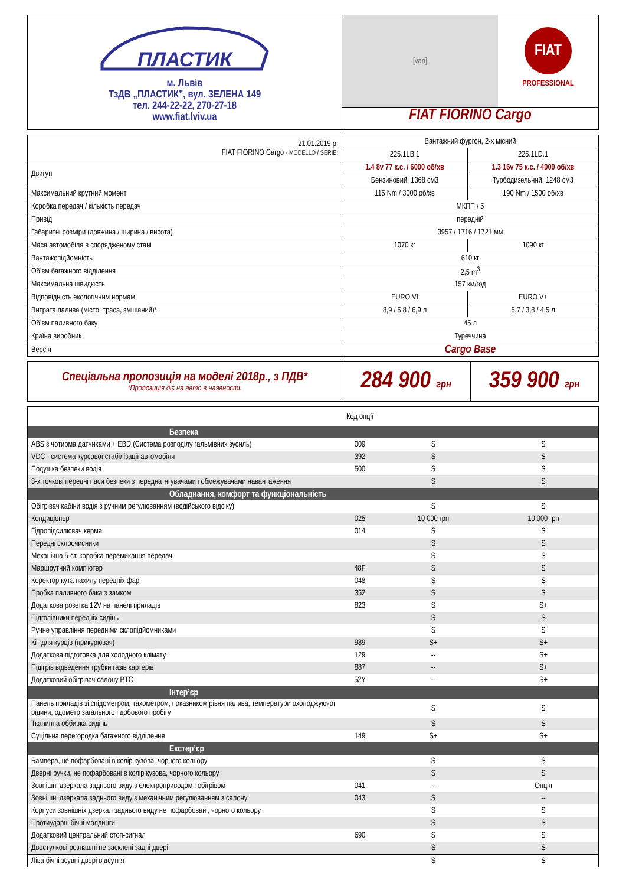| ПЛАСТИК м. Львів ТзДВ „ПЛАСТИК”, вул. ЗЕЛЕНА 149 тел. 244-22-22, 270-27-18 www.fiat.lviv.ua | [van] FIAT PROFESSIONAL FIAT FIORINO Cargo |
| 21.01.2019 р. FIAT FIORINO Cargo - MODELLO / SERIE: | Вантажний фургон, 2-х місний | |
| | 225.1LB.1 | 225.1LD.1 |
| Двигун | 1.4 8v 77 к.с. / 6000 об/хв | 1.3 16v 75 к.с. / 4000 об/хв |
| | Бензиновий, 1368 см3 | Турбодизельний, 1248 см3 |
| Максимальний крутний момент | 115 Nm / 3000 об/хв | 190 Nm / 1500 об/хв |
| Коробка передач / кількість передач | МКПП / 5 | |
| Привід | передній | |
| Габаритні розміри (довжина / ширина / висота) | 3957 / 1716 / 1721 мм | |
| Маса автомобіля в спорядженому стані | 1070 кг | 1090 кг |
| Вантажопідйомність | 610 кг | |
| Об’єм багажного відділення | 2,5 m<sup>3</sup> | |
| Максимальна швидкість | 157 км/год | |
| Відповідність екологічним нормам | EURO VI | EURO V+ |
| Витрата палива (місто, траса, змішаний)* | 8,9 / 5,8 / 6,9 л | 5,7 / 3,8 / 4,5 л |
| Об’єм паливного баку | 45 л | |
| Країна виробник | Туреччина | |
| Версія | Cargo Base | |
| Спеціальна пропозиція на моделі 2018р., з ПДВ* *Пропозиція діє на авто в наявності. | 284 900 грн | 359 900 грн |
| | Код опції | | |
| Безпека | | | |
| ABS з чотирма датчиками + EBD (Система розподілу гальмівних зусиль) | 009 | S | S |
| VDC - система курсової стабілізації автомобіля | 392 | S | S |
| Подушка безпеки водія | 500 | S | S |
| 3-х точкові передні паси безпеки з переднатягувачами і обмежувачами навантаження | | S | S |
| Обладнання, комфорт та функціональність | | | |
| Обігрівач кабіни водія з ручним регулюванням (водійського відсіку) | | S | S |
| Кондиціонер | 025 | 10 000 грн | 10 000 грн |
| Гідропідсилювач керма | 014 | S | S |
| Передні склоочисники | | S | S |
| Механічна 5-ст. коробка перемикання передач | | S | S |
| Маршрутний комп'ютер | 48F | S | S |
| Коректор кута нахилу передніх фар | 048 | S | S |
| Пробка паливного бака з замком | 352 | S | S |
| Додаткова розетка 12V на панелі приладів | 823 | S | S+ |
| Підголівники передніх сидінь | | S | S |
| Ручне управління передніми склопідйомниками | | S | S |
| Кіт для курців (прикурювач) | 989 | S+ | S+ |
| Додаткова підготовка для холодного клімату | 129 | -- | S+ |
| Підігрів відведення трубки газів картерів | 887 | -- | S+ |
| Додатковий обігрівач салону PTC | 52Y | -- | S+ |
| Інтер’єр | | | |
| Панель приладів зі спідометром, тахометром, показником рівня палива, температури охолоджуючої рідини, одометр загального і добового пробігу | | S | S |
| Тканинна оббивка сидінь | | S | S |
| Суцільна перегородка багажного відділення | 149 | S+ | S+ |
| Екстер’єр | | | |
| Бампера, не пофарбовані в колір кузова, чорного кольору | | S | S |
| Дверні ручки, не пофарбовані в колір кузова, чорного кольору | | S | S |
| Зовнішні дзеркала заднього виду з електроприводом і обігрівом | 041 | -- | Опція |
| Зовнішні дзеркала заднього виду з механічним регулюванням з салону | 043 | S | -- |
| Корпуси зовнішніх дзеркал заднього виду не пофарбовані, чорного кольору | | S | S |
| Протиударні бічні молдинги | | S | S |
| Додатковий центральний стоп-сигнал | 690 | S | S |
| Двостулкові розпашні не засклені задні двері | | S | S |
| Ліва бічні зсувні двері відсутня | | S | S |